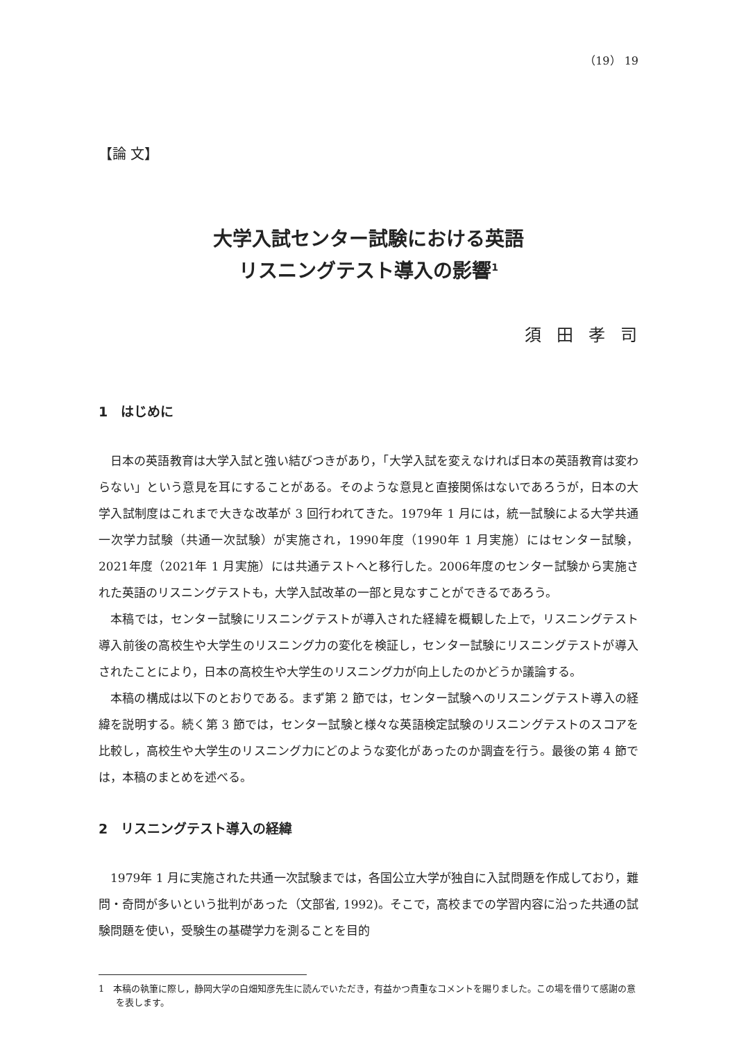（19） 19
【論 文】
大学入試センター試験における英語
リスニングテスト導入の影響<sup>1</sup>
須田孝司
1　はじめに
日本の英語教育は大学入試と強い結びつきがあり，「大学入試を変えなければ日本の英語教育は変わらない」という意見を耳にすることがある。そのような意見と直接関係はないであろうが，日本の大学入試制度はこれまで大きな改革が 3 回行われてきた。1979年 1 月には，統一試験による大学共通一次学力試験（共通一次試験）が実施され，1990年度（1990年 1 月実施）にはセンター試験，2021年度（2021年 1 月実施）には共通テストへと移行した。2006年度のセンター試験から実施された英語のリスニングテストも，大学入試改革の一部と見なすことができるであろう。
本稿では，センター試験にリスニングテストが導入された経緯を概観した上で，リスニングテスト導入前後の高校生や大学生のリスニング力の変化を検証し，センター試験にリスニングテストが導入されたことにより，日本の高校生や大学生のリスニング力が向上したのかどうか議論する。
本稿の構成は以下のとおりである。まず第 2 節では，センター試験へのリスニングテスト導入の経緯を説明する。続く第 3 節では，センター試験と様々な英語検定試験のリスニングテストのスコアを比較し，高校生や大学生のリスニング力にどのような変化があったのか調査を行う。最後の第 4 節では，本稿のまとめを述べる。
2　リスニングテスト導入の経緯
1979年 1 月に実施された共通一次試験までは，各国公立大学が独自に入試問題を作成しており，難問・奇問が多いという批判があった（文部省, 1992)。そこで，高校までの学習内容に沿った共通の試験問題を使い，受験生の基礎学力を測ることを目的
1　本稿の執筆に際し，静岡大学の白畑知彦先生に読んでいただき，有益かつ貴重なコメントを賜りました。この場を借りて感謝の意を表します。